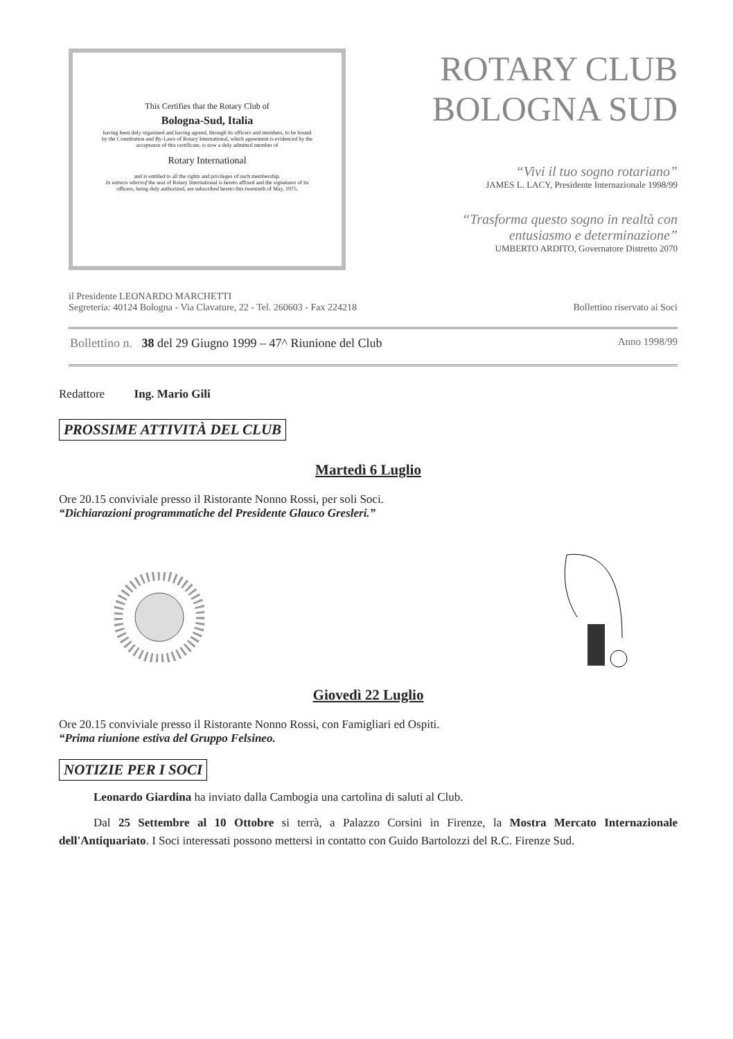This Certifies that the Rotary Club of
Bologna-Sud, Italia
having been duly organized and having agreed, through its officers and members, to be bound by the Constitution and By-Laws of Rotary International, which agreement is evidenced by the acceptance of this certificate, is now a duly admitted member of
Rotary International
and is entitled to all the rights and privileges of such membership.
In witness whereof the seal of Rotary International is hereto affixed and the signatures of its officers, being duly authorized, are subscribed hereto this twentieth of May, 1975.
ROTARY CLUB
BOLOGNA SUD
“Vivi il tuo sogno rotariano”
JAMES L. LACY, Presidente Internazionale 1998/99
“Trasforma questo sogno in realtà con entusiasmo e determinazione”
UMBERTO ARDITO, Governatore Distretto 2070
il Presidente LEONARDO MARCHETTI
Segreteria: 40124 Bologna - Via Clavature, 22 - Tel. 260603 - Fax 224218
Bollettino riservato ai Soci
Bollettino n. 38 del 29 Giugno 1999 – 47^ Riunione del Club
Anno 1998/99
Redattore Ing. Mario Gili
PROSSIME ATTIVITÀ DEL CLUB
Martedì 6 Luglio
Ore 20.15 conviviale presso il Ristorante Nonno Rossi, per soli Soci.
“Dichiarazioni programmatiche del Presidente Glauco Gresleri.”
Giovedì 22 Luglio
Ore 20.15 conviviale presso il Ristorante Nonno Rossi, con Famigliari ed Ospiti.
“Prima riunione estiva del Gruppo Felsineo.
NOTIZIE PER I SOCI
Leonardo Giardina ha inviato dalla Cambogia una cartolina di saluti al Club.
Dal 25 Settembre al 10 Ottobre si terrà, a Palazzo Corsini in Firenze, la Mostra Mercato Internazionale dell'Antiquariato. I Soci interessati possono mettersi in contatto con Guido Bartolozzi del R.C. Firenze Sud.